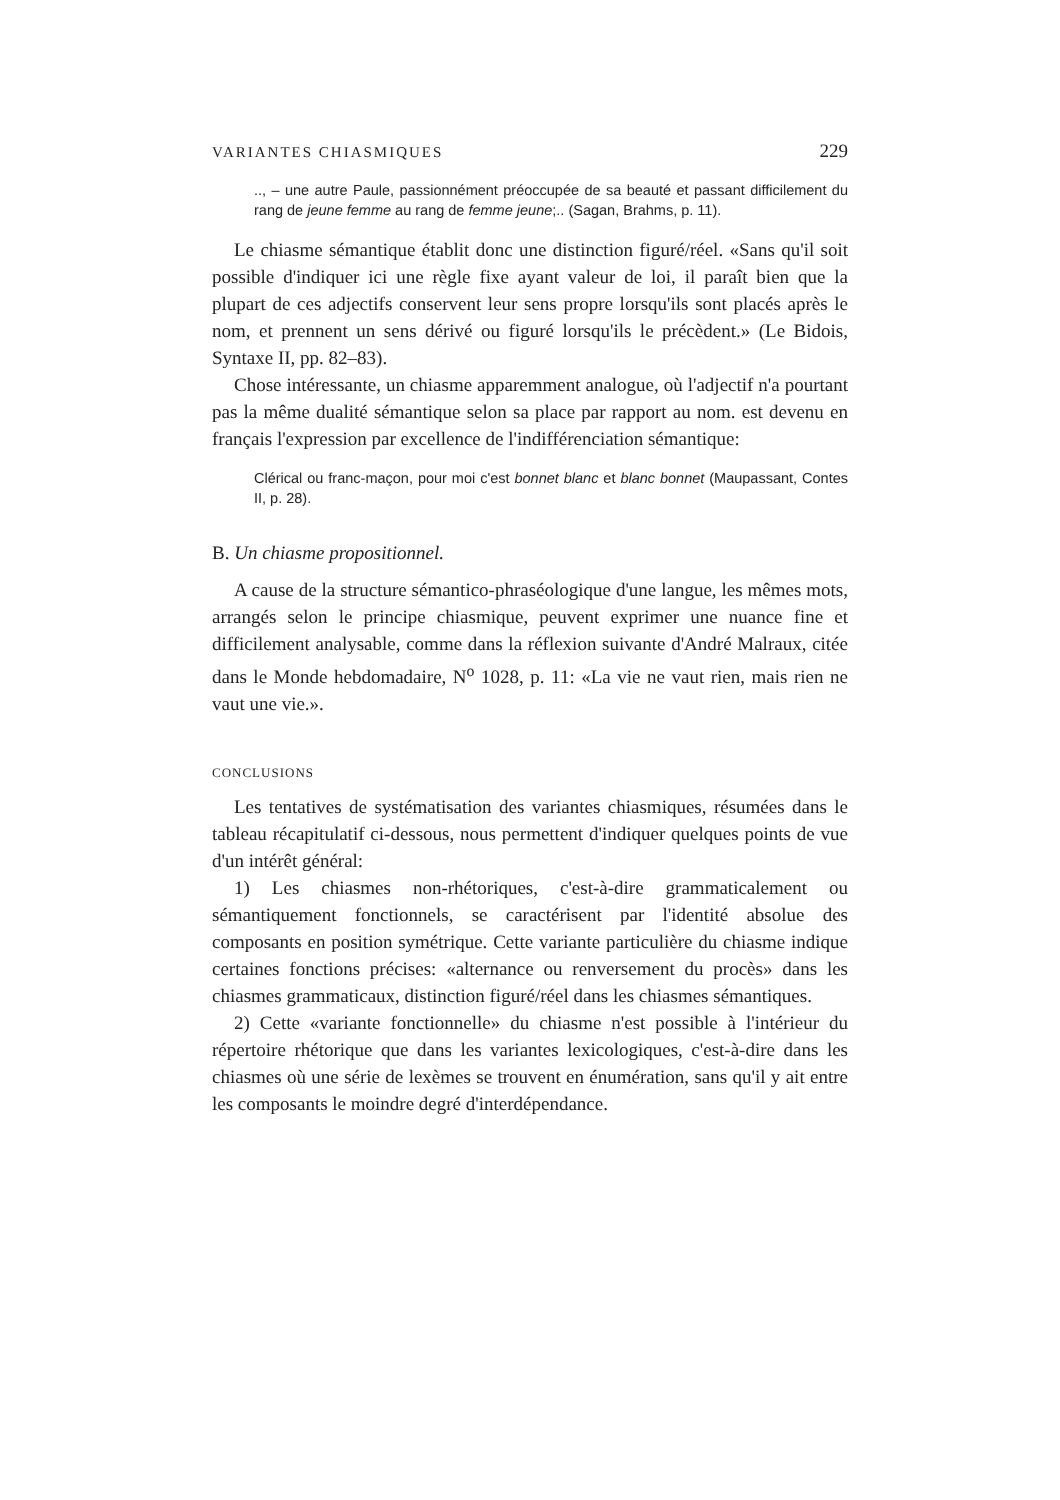VARIANTES CHIASMIQUES 229
.., – une autre Paule, passionnément préoccupée de sa beauté et passant difficilement du rang de jeune femme au rang de femme jeune;.. (Sagan, Brahms, p. 11).
Le chiasme sémantique établit donc une distinction figuré/réel. «Sans qu'il soit possible d'indiquer ici une règle fixe ayant valeur de loi, il paraît bien que la plupart de ces adjectifs conservent leur sens propre lorsqu'ils sont placés après le nom, et prennent un sens dérivé ou figuré lorsqu'ils le précèdent.» (Le Bidois, Syntaxe II, pp. 82–83).
Chose intéressante, un chiasme apparemment analogue, où l'adjectif n'a pourtant pas la même dualité sémantique selon sa place par rapport au nom. est devenu en français l'expression par excellence de l'indifférenciation sémantique:
Clérical ou franc-maçon, pour moi c'est bonnet blanc et blanc bonnet (Maupassant, Contes II, p. 28).
B. Un chiasme propositionnel.
A cause de la structure sémantico-phraséologique d'une langue, les mêmes mots, arrangés selon le principe chiasmique, peuvent exprimer une nuance fine et difficilement analysable, comme dans la réflexion suivante d'André Malraux, citée dans le Monde hebdomadaire, N<sup>o</sup> 1028, p. 11: «La vie ne vaut rien, mais rien ne vaut une vie.».
CONCLUSIONS
Les tentatives de systématisation des variantes chiasmiques, résumées dans le tableau récapitulatif ci-dessous, nous permettent d'indiquer quelques points de vue d'un intérêt général:
1) Les chiasmes non-rhétoriques, c'est-à-dire grammaticalement ou sémantiquement fonctionnels, se caractérisent par l'identité absolue des composants en position symétrique. Cette variante particulière du chiasme indique certaines fonctions précises: «alternance ou renversement du procès» dans les chiasmes grammaticaux, distinction figuré/réel dans les chiasmes sémantiques.
2) Cette «variante fonctionnelle» du chiasme n'est possible à l'intérieur du répertoire rhétorique que dans les variantes lexicologiques, c'est-à-dire dans les chiasmes où une série de lexèmes se trouvent en énumération, sans qu'il y ait entre les composants le moindre degré d'interdépendance.